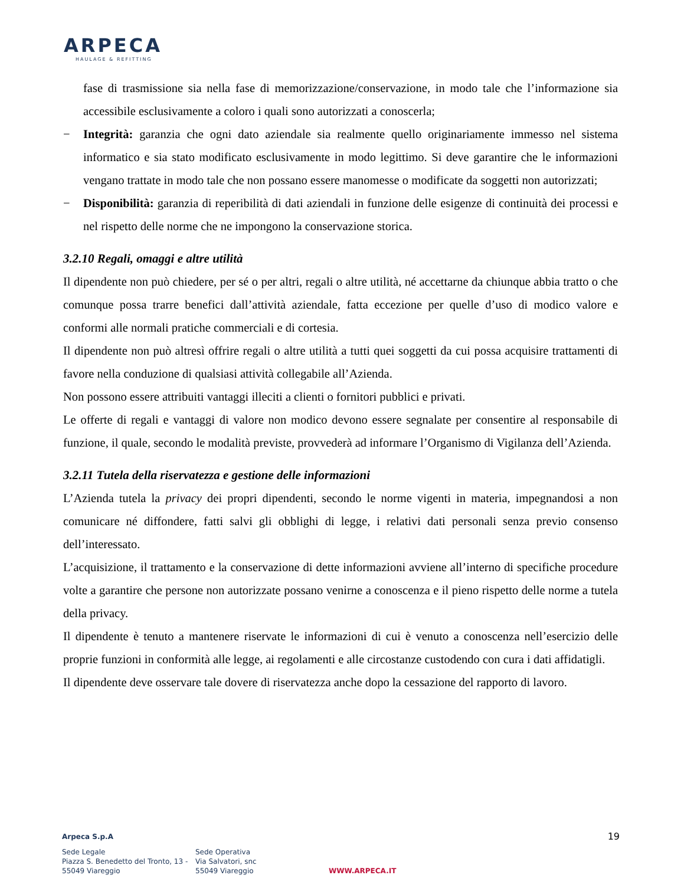ARPECA
HAULAGE & REFITTING
fase di trasmissione sia nella fase di memorizzazione/conservazione, in modo tale che l’informazione sia accessibile esclusivamente a coloro i quali sono autorizzati a conoscerla;
− Integrità: garanzia che ogni dato aziendale sia realmente quello originariamente immesso nel sistema informatico e sia stato modificato esclusivamente in modo legittimo. Si deve garantire che le informazioni vengano trattate in modo tale che non possano essere manomesse o modificate da soggetti non autorizzati;
− Disponibilità: garanzia di reperibilità di dati aziendali in funzione delle esigenze di continuità dei processi e nel rispetto delle norme che ne impongono la conservazione storica.
3.2.10 Regali, omaggi e altre utilità
Il dipendente non può chiedere, per sé o per altri, regali o altre utilità, né accettarne da chiunque abbia tratto o che comunque possa trarre benefici dall’attività aziendale, fatta eccezione per quelle d’uso di modico valore e conformi alle normali pratiche commerciali e di cortesia.
Il dipendente non può altresì offrire regali o altre utilità a tutti quei soggetti da cui possa acquisire trattamenti di favore nella conduzione di qualsiasi attività collegabile all’Azienda.
Non possono essere attribuiti vantaggi illeciti a clienti o fornitori pubblici e privati.
Le offerte di regali e vantaggi di valore non modico devono essere segnalate per consentire al responsabile di funzione, il quale, secondo le modalità previste, provvederà ad informare l’Organismo di Vigilanza dell’Azienda.
3.2.11 Tutela della riservatezza e gestione delle informazioni
L’Azienda tutela la privacy dei propri dipendenti, secondo le norme vigenti in materia, impegnandosi a non comunicare né diffondere, fatti salvi gli obblighi di legge, i relativi dati personali senza previo consenso dell’interessato.
L’acquisizione, il trattamento e la conservazione di dette informazioni avviene all’interno di specifiche procedure volte a garantire che persone non autorizzate possano venirne a conoscenza e il pieno rispetto delle norme a tutela della privacy.
Il dipendente è tenuto a mantenere riservate le informazioni di cui è venuto a conoscenza nell’esercizio delle proprie funzioni in conformità alle legge, ai regolamenti e alle circostanze custodendo con cura i dati affidatigli.
Il dipendente deve osservare tale dovere di riservatezza anche dopo la cessazione del rapporto di lavoro.
19
Arpeca S.p.A
Sede Legale
Piazza S. Benedetto del Tronto, 13 -
55049 Viareggio
Sede Operativa
Via Salvatori, snc
55049 Viareggio
WWW.ARPECA.IT